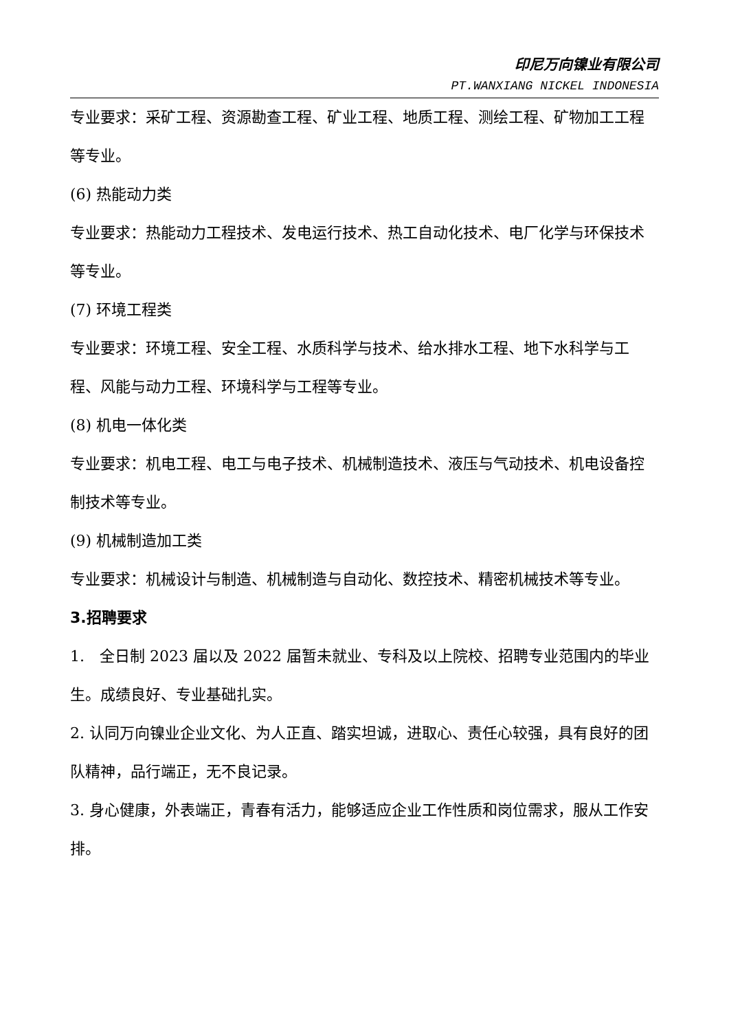印尼万向镍业有限公司
PT.WANXIANG NICKEL INDONESIA
专业要求：采矿工程、资源勘查工程、矿业工程、地质工程、测绘工程、矿物加工工程等专业。
(6) 热能动力类
专业要求：热能动力工程技术、发电运行技术、热工自动化技术、电厂化学与环保技术等专业。
(7) 环境工程类
专业要求：环境工程、安全工程、水质科学与技术、给水排水工程、地下水科学与工程、风能与动力工程、环境科学与工程等专业。
(8) 机电一体化类
专业要求：机电工程、电工与电子技术、机械制造技术、液压与气动技术、机电设备控制技术等专业。
(9) 机械制造加工类
专业要求：机械设计与制造、机械制造与自动化、数控技术、精密机械技术等专业。
3.招聘要求
1.　全日制 2023 届以及 2022 届暂未就业、专科及以上院校、招聘专业范围内的毕业生。成绩良好、专业基础扎实。
2. 认同万向镍业企业文化、为人正直、踏实坦诚，进取心、责任心较强，具有良好的团队精神，品行端正，无不良记录。
3. 身心健康，外表端正，青春有活力，能够适应企业工作性质和岗位需求，服从工作安排。